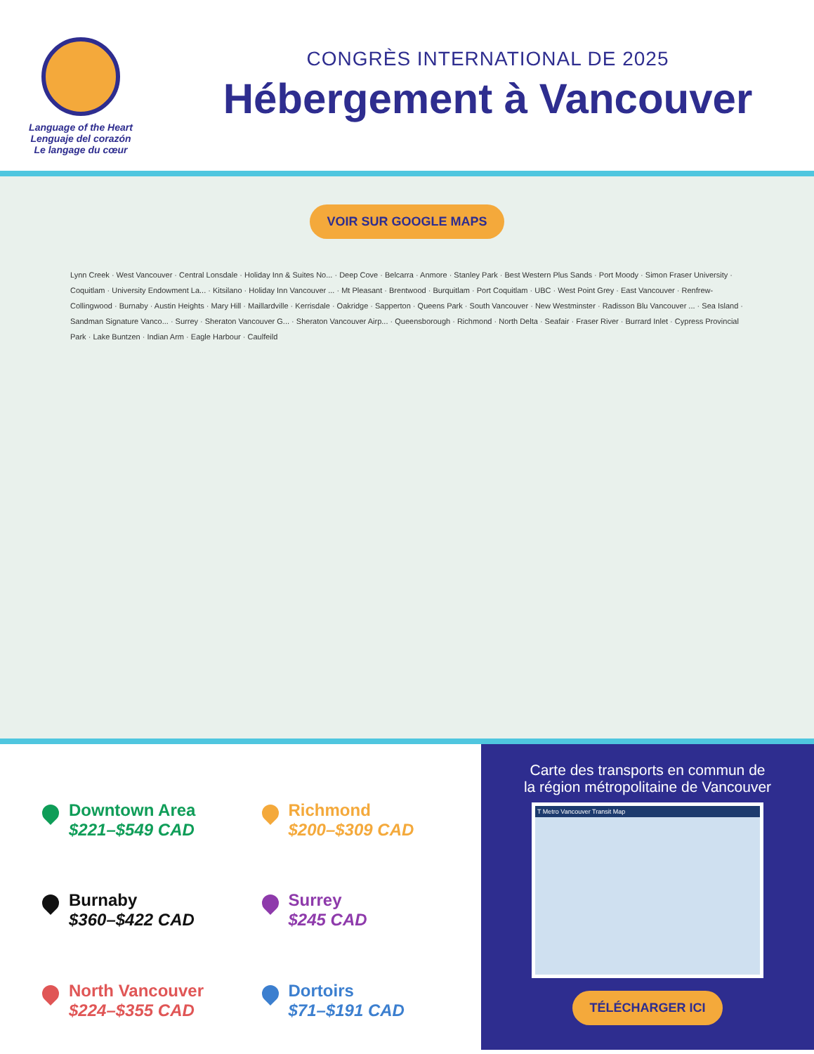Language of the Heart
Lenguaje del corazón
Le langage du cœur
CONGRÈS INTERNATIONAL DE 2025
Hébergement à Vancouver
VOIR SUR GOOGLE MAPS
Lynn Creek · West Vancouver · Central Lonsdale · Holiday Inn & Suites No... · Deep Cove · Belcarra · Anmore · Stanley Park · Best Western Plus Sands · Port Moody · Simon Fraser University · Coquitlam · University Endowment La... · Kitsilano · Holiday Inn Vancouver ... · Mt Pleasant · Brentwood · Burquitlam · Port Coquitlam · UBC · West Point Grey · East Vancouver · Renfrew-Collingwood · Burnaby · Austin Heights · Mary Hill · Maillardville · Kerrisdale · Oakridge · Sapperton · Queens Park · South Vancouver · New Westminster · Radisson Blu Vancouver ... · Sea Island · Sandman Signature Vanco... · Surrey · Sheraton Vancouver G... · Sheraton Vancouver Airp... · Queensborough · Richmond · North Delta · Seafair · Fraser River · Burrard Inlet · Cypress Provincial Park · Lake Buntzen · Indian Arm · Eagle Harbour · Caulfeild
Downtown Area
$221–$549 CAD
Richmond
$200–$309 CAD
Burnaby
$360–$422 CAD
Surrey
$245 CAD
North Vancouver
$224–$355 CAD
Dortoirs
$71–$191 CAD
Carte des transports en commun de
la région métropolitaine de Vancouver
T Metro Vancouver Transit Map
TÉLÉCHARGER ICI